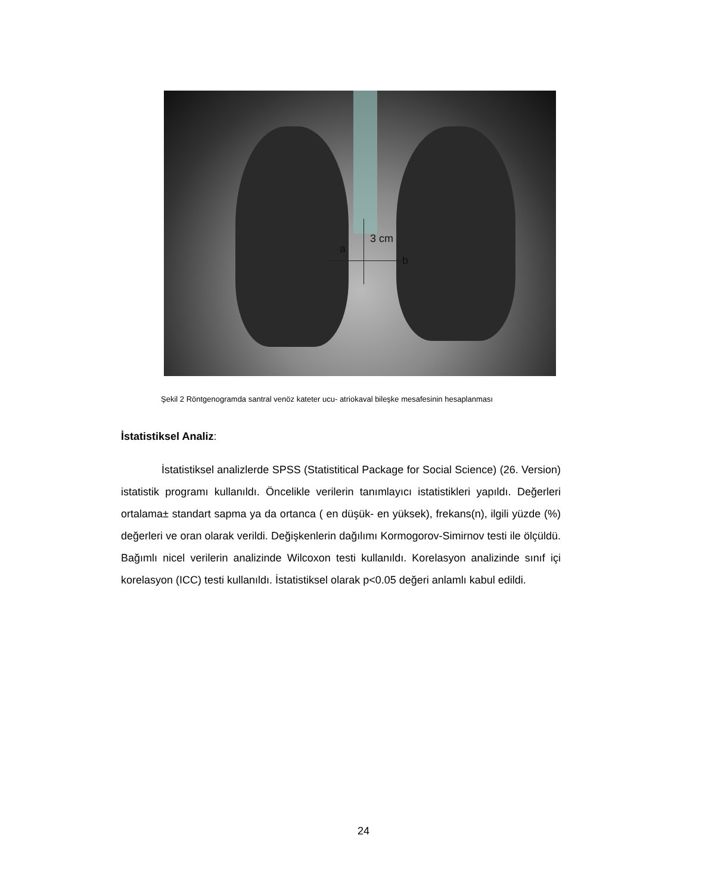a
3 cm
b
Şekil 2 Röntgenogramda santral venöz kateter ucu- atriokaval bileşke mesafesinin hesaplanması
İstatistiksel Analiz:
İstatistiksel analizlerde SPSS (Statistitical Package for Social Science) (26. Version) istatistik programı kullanıldı. Öncelikle verilerin tanımlayıcı istatistikleri yapıldı. Değerleri ortalama± standart sapma ya da ortanca ( en düşük- en yüksek), frekans(n), ilgili yüzde (%) değerleri ve oran olarak verildi. Değişkenlerin dağılımı Kormogorov-Simirnov testi ile ölçüldü. Bağımlı nicel verilerin analizinde Wilcoxon testi kullanıldı. Korelasyon analizinde sınıf içi korelasyon (ICC) testi kullanıldı. İstatistiksel olarak p<0.05 değeri anlamlı kabul edildi.
24